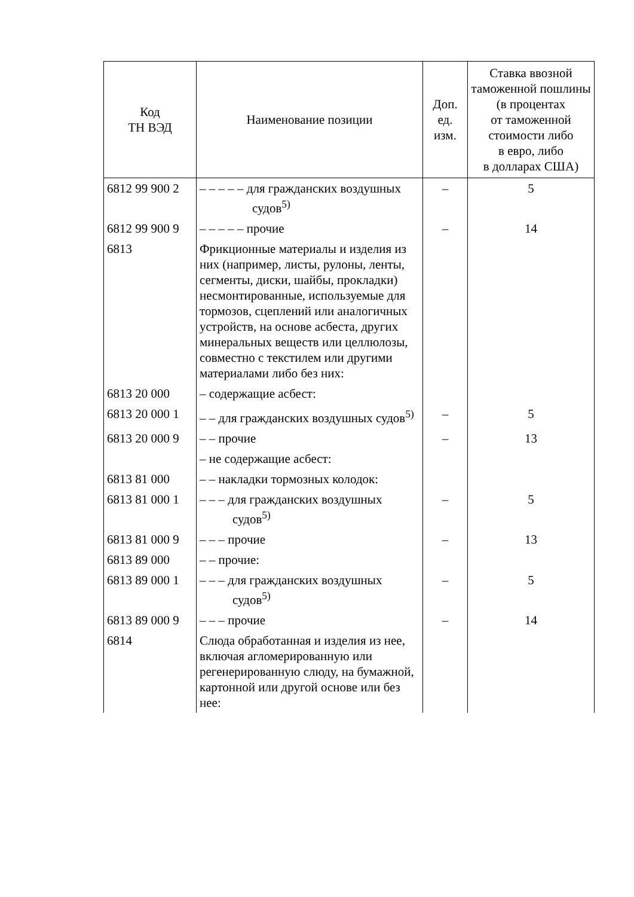| Код ТН ВЭД | Наименование позиции | Доп. ед. изм. | Ставка ввозной таможенной пошлины (в процентах от таможенной стоимости либо в евро, либо в долларах США) |
| --- | --- | --- | --- |
| 6812 99 900 2 | – – – – – для гражданских воздушных судов<sup>5)</sup> | – | 5 |
| 6812 99 900 9 | – – – – – прочие | – | 14 |
| 6813 | Фрикционные материалы и изделия из них (например, листы, рулоны, ленты, сегменты, диски, шайбы, прокладки) несмонтированные, используемые для тормозов, сцеплений или аналогичных устройств, на основе асбеста, других минеральных веществ или целлюлозы, совместно с текстилем или другими материалами либо без них: | | |
| 6813 20 000 | – содержащие асбест: | | |
| 6813 20 000 1 | – – для гражданских воздушных судов<sup>5)</sup> | – | 5 |
| 6813 20 000 9 | – – прочие | – | 13 |
| | – не содержащие асбест: | | |
| 6813 81 000 | – – накладки тормозных колодок: | | |
| 6813 81 000 1 | – – – для гражданских воздушных судов<sup>5)</sup> | – | 5 |
| 6813 81 000 9 | – – – прочие | – | 13 |
| 6813 89 000 | – – прочие: | | |
| 6813 89 000 1 | – – – для гражданских воздушных судов<sup>5)</sup> | – | 5 |
| 6813 89 000 9 | – – – прочие | – | 14 |
| 6814 | Слюда обработанная и изделия из нее, включая агломерированную или регенерированную слюду, на бумажной, картонной или другой основе или без нее: | | |